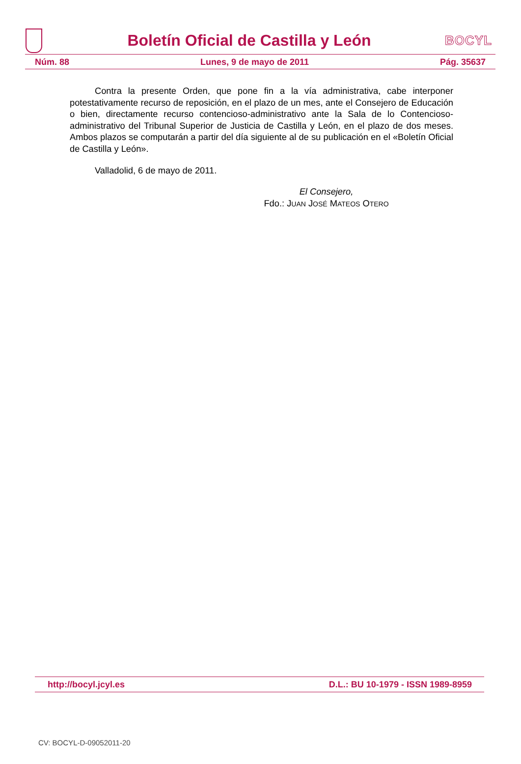Boletín Oficial de Castilla y León
BOCYL
Núm. 88 Lunes, 9 de mayo de 2011 Pág. 35637
Contra la presente Orden, que pone fin a la vía administrativa, cabe interponer potestativamente recurso de reposición, en el plazo de un mes, ante el Consejero de Educación o bien, directamente recurso contencioso-administrativo ante la Sala de lo Contencioso-administrativo del Tribunal Superior de Justicia de Castilla y León, en el plazo de dos meses. Ambos plazos se computarán a partir del día siguiente al de su publicación en el «Boletín Oficial de Castilla y León».
Valladolid, 6 de mayo de 2011.
El Consejero,
Fdo.: JUAN JOSÉ MATEOS OTERO
http://bocyl.jcyl.es D.L.: BU 10-1979 - ISSN 1989-8959
CV: BOCYL-D-09052011-20